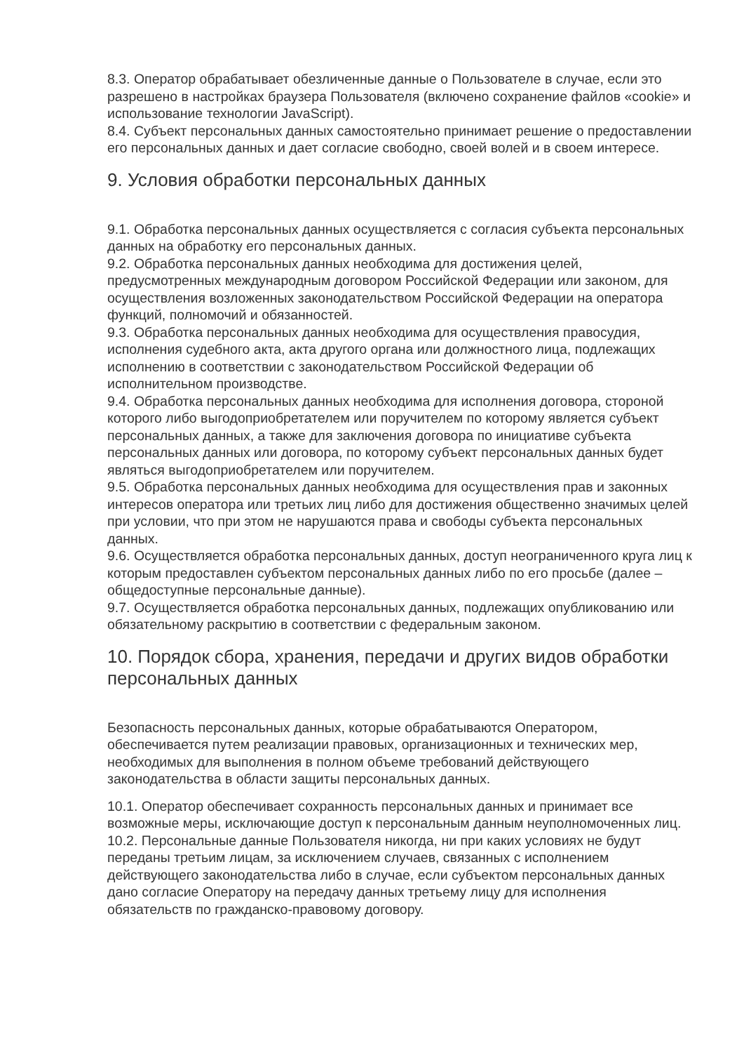8.3. Оператор обрабатывает обезличенные данные о Пользователе в случае, если это разрешено в настройках браузера Пользователя (включено сохранение файлов «cookie» и использование технологии JavaScript).
8.4. Субъект персональных данных самостоятельно принимает решение о предоставлении его персональных данных и дает согласие свободно, своей волей и в своем интересе.
9. Условия обработки персональных данных
9.1. Обработка персональных данных осуществляется с согласия субъекта персональных данных на обработку его персональных данных.
9.2. Обработка персональных данных необходима для достижения целей, предусмотренных международным договором Российской Федерации или законом, для осуществления возложенных законодательством Российской Федерации на оператора функций, полномочий и обязанностей.
9.3. Обработка персональных данных необходима для осуществления правосудия, исполнения судебного акта, акта другого органа или должностного лица, подлежащих исполнению в соответствии с законодательством Российской Федерации об исполнительном производстве.
9.4. Обработка персональных данных необходима для исполнения договора, стороной которого либо выгодоприобретателем или поручителем по которому является субъект персональных данных, а также для заключения договора по инициативе субъекта персональных данных или договора, по которому субъект персональных данных будет являться выгодоприобретателем или поручителем.
9.5. Обработка персональных данных необходима для осуществления прав и законных интересов оператора или третьих лиц либо для достижения общественно значимых целей при условии, что при этом не нарушаются права и свободы субъекта персональных данных.
9.6. Осуществляется обработка персональных данных, доступ неограниченного круга лиц к которым предоставлен субъектом персональных данных либо по его просьбе (далее – общедоступные персональные данные).
9.7. Осуществляется обработка персональных данных, подлежащих опубликованию или обязательному раскрытию в соответствии с федеральным законом.
10. Порядок сбора, хранения, передачи и других видов обработки персональных данных
Безопасность персональных данных, которые обрабатываются Оператором, обеспечивается путем реализации правовых, организационных и технических мер, необходимых для выполнения в полном объеме требований действующего законодательства в области защиты персональных данных.
10.1. Оператор обеспечивает сохранность персональных данных и принимает все возможные меры, исключающие доступ к персональным данным неуполномоченных лиц.
10.2. Персональные данные Пользователя никогда, ни при каких условиях не будут переданы третьим лицам, за исключением случаев, связанных с исполнением действующего законодательства либо в случае, если субъектом персональных данных дано согласие Оператору на передачу данных третьему лицу для исполнения обязательств по гражданско-правовому договору.